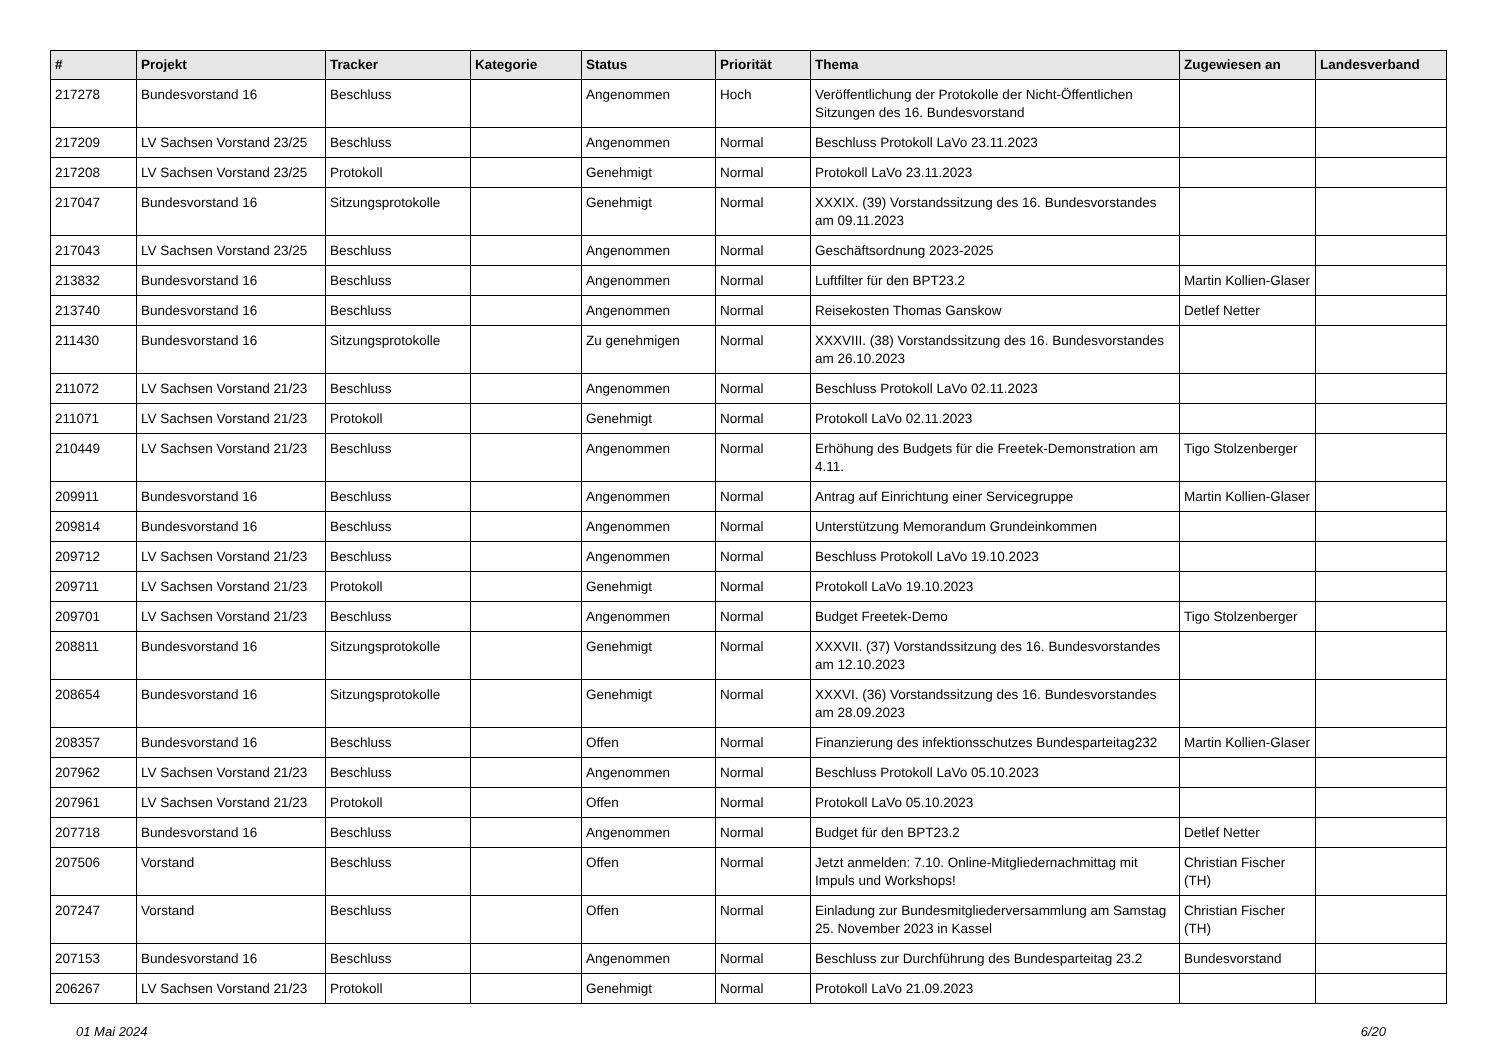| # | Projekt | Tracker | Kategorie | Status | Priorität | Thema | Zugewiesen an | Landesverband |
| --- | --- | --- | --- | --- | --- | --- | --- | --- |
| 217278 | Bundesvorstand 16 | Beschluss | | Angenommen | Hoch | Veröffentlichung der Protokolle der Nicht-Öffentlichen Sitzungen des 16. Bundesvorstand | | |
| 217209 | LV Sachsen Vorstand 23/25 | Beschluss | | Angenommen | Normal | Beschluss Protokoll LaVo 23.11.2023 | | |
| 217208 | LV Sachsen Vorstand 23/25 | Protokoll | | Genehmigt | Normal | Protokoll LaVo 23.11.2023 | | |
| 217047 | Bundesvorstand 16 | Sitzungsprotokolle | | Genehmigt | Normal | XXXIX. (39) Vorstandssitzung des 16. Bundesvorstandes am 09.11.2023 | | |
| 217043 | LV Sachsen Vorstand 23/25 | Beschluss | | Angenommen | Normal | Geschäftsordnung 2023-2025 | | |
| 213832 | Bundesvorstand 16 | Beschluss | | Angenommen | Normal | Luftfilter für den BPT23.2 | Martin Kollien-Glaser | |
| 213740 | Bundesvorstand 16 | Beschluss | | Angenommen | Normal | Reisekosten Thomas Ganskow | Detlef Netter | |
| 211430 | Bundesvorstand 16 | Sitzungsprotokolle | | Zu genehmigen | Normal | XXXVIII. (38) Vorstandssitzung des 16. Bundesvorstandes am 26.10.2023 | | |
| 211072 | LV Sachsen Vorstand 21/23 | Beschluss | | Angenommen | Normal | Beschluss Protokoll LaVo 02.11.2023 | | |
| 211071 | LV Sachsen Vorstand 21/23 | Protokoll | | Genehmigt | Normal | Protokoll LaVo 02.11.2023 | | |
| 210449 | LV Sachsen Vorstand 21/23 | Beschluss | | Angenommen | Normal | Erhöhung des Budgets für die Freetek-Demonstration am 4.11. | Tigo Stolzenberger | |
| 209911 | Bundesvorstand 16 | Beschluss | | Angenommen | Normal | Antrag auf Einrichtung einer Servicegruppe | Martin Kollien-Glaser | |
| 209814 | Bundesvorstand 16 | Beschluss | | Angenommen | Normal | Unterstützung Memorandum Grundeinkommen | | |
| 209712 | LV Sachsen Vorstand 21/23 | Beschluss | | Angenommen | Normal | Beschluss Protokoll LaVo 19.10.2023 | | |
| 209711 | LV Sachsen Vorstand 21/23 | Protokoll | | Genehmigt | Normal | Protokoll LaVo 19.10.2023 | | |
| 209701 | LV Sachsen Vorstand 21/23 | Beschluss | | Angenommen | Normal | Budget Freetek-Demo | Tigo Stolzenberger | |
| 208811 | Bundesvorstand 16 | Sitzungsprotokolle | | Genehmigt | Normal | XXXVII. (37) Vorstandssitzung des 16. Bundesvorstandes am 12.10.2023 | | |
| 208654 | Bundesvorstand 16 | Sitzungsprotokolle | | Genehmigt | Normal | XXXVI. (36) Vorstandssitzung des 16. Bundesvorstandes am 28.09.2023 | | |
| 208357 | Bundesvorstand 16 | Beschluss | | Offen | Normal | Finanzierung des infektionsschutzes Bundesparteitag232 | Martin Kollien-Glaser | |
| 207962 | LV Sachsen Vorstand 21/23 | Beschluss | | Angenommen | Normal | Beschluss Protokoll LaVo 05.10.2023 | | |
| 207961 | LV Sachsen Vorstand 21/23 | Protokoll | | Offen | Normal | Protokoll LaVo 05.10.2023 | | |
| 207718 | Bundesvorstand 16 | Beschluss | | Angenommen | Normal | Budget für den BPT23.2 | Detlef Netter | |
| 207506 | Vorstand | Beschluss | | Offen | Normal | Jetzt anmelden: 7.10. Online-Mitgliedernachmittag mit Impuls und Workshops! | Christian Fischer (TH) | |
| 207247 | Vorstand | Beschluss | | Offen | Normal | Einladung zur Bundesmitgliederversammlung am Samstag 25. November 2023 in Kassel | Christian Fischer (TH) | |
| 207153 | Bundesvorstand 16 | Beschluss | | Angenommen | Normal | Beschluss zur Durchführung des Bundesparteitag 23.2 | Bundesvorstand | |
| 206267 | LV Sachsen Vorstand 21/23 | Protokoll | | Genehmigt | Normal | Protokoll LaVo 21.09.2023 | | |
01 Mai 2024 6/20